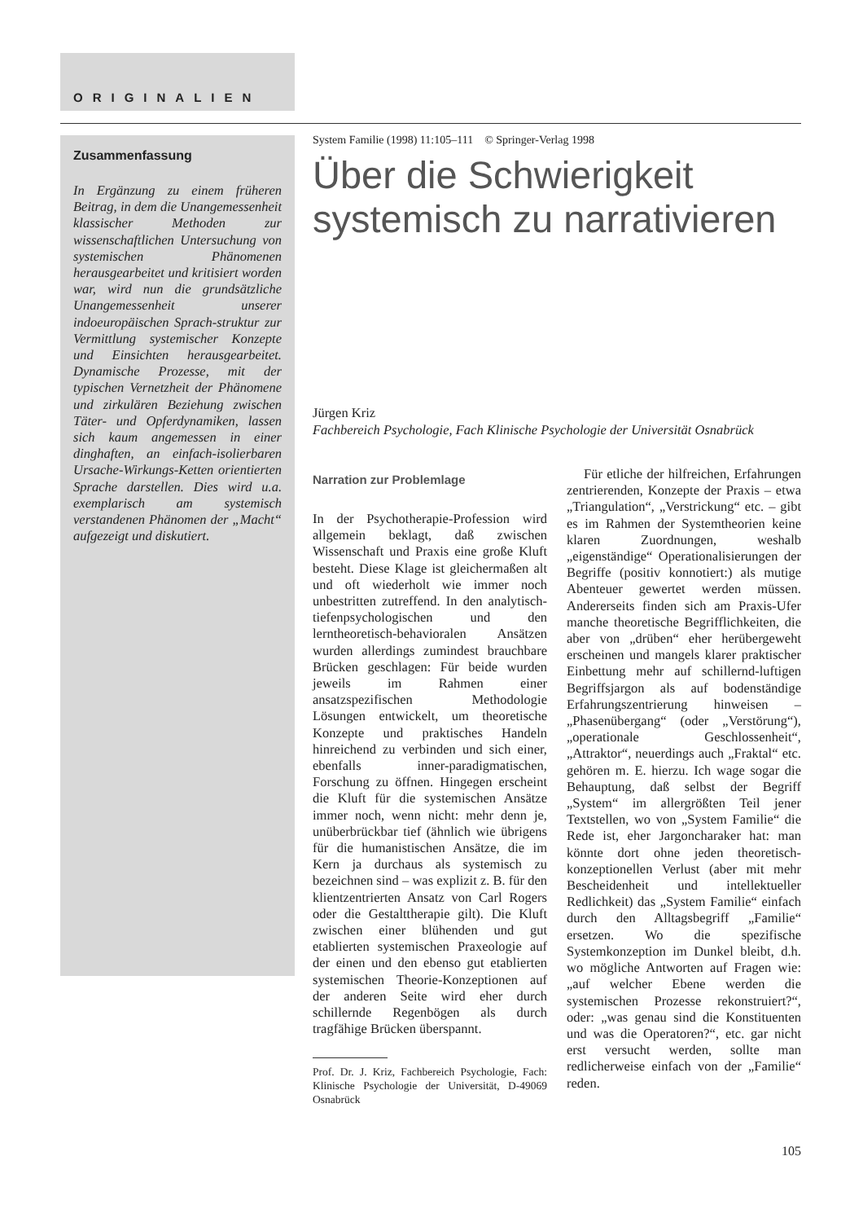ORIGINALIEN
Zusammenfassung
In Ergänzung zu einem früheren Beitrag, in dem die Unangemessenheit klassischer Methoden zur wissenschaftlichen Untersuchung von systemischen Phänomenen herausgearbeitet und kritisiert worden war, wird nun die grundsätzliche Unangemessenheit unserer indoeuropäischen Sprach-struktur zur Vermittlung systemischer Konzepte und Einsichten herausgearbeitet. Dynamische Prozesse, mit der typischen Vernetzheit der Phänomene und zirkulären Beziehung zwischen Täter- und Opferdynamiken, lassen sich kaum angemessen in einer dinghaften, an einfach-isolierbaren Ursache-Wirkungs-Ketten orientierten Sprache darstellen. Dies wird u.a. exemplarisch am systemisch verstandenen Phänomen der „Macht“ aufgezeigt und diskutiert.
System Familie (1998) 11:105–111 © Springer-Verlag 1998
Über die Schwierigkeit systemisch zu narrativieren
Jürgen Kriz
Fachbereich Psychologie, Fach Klinische Psychologie der Universität Osnabrück
Narration zur Problemlage
In der Psychotherapie-Profession wird allgemein beklagt, daß zwischen Wissenschaft und Praxis eine große Kluft besteht. Diese Klage ist gleichermaßen alt und oft wiederholt wie immer noch unbestritten zutreffend. In den analytisch-tiefenpsychologischen und den lerntheoretisch-behavioralen Ansätzen wurden allerdings zumindest brauchbare Brücken geschlagen: Für beide wurden jeweils im Rahmen einer ansatzspezifischen Methodologie Lösungen entwickelt, um theoretische Konzepte und praktisches Handeln hinreichend zu verbinden und sich einer, ebenfalls inner-paradigmatischen, Forschung zu öffnen. Hingegen erscheint die Kluft für die systemischen Ansätze immer noch, wenn nicht: mehr denn je, unüberbrückbar tief (ähnlich wie übrigens für die humanistischen Ansätze, die im Kern ja durchaus als systemisch zu bezeichnen sind – was explizit z. B. für den klientzentrierten Ansatz von Carl Rogers oder die Gestalttherapie gilt). Die Kluft zwischen einer blühenden und gut etablierten systemischen Praxeologie auf der einen und den ebenso gut etablierten systemischen Theorie-Konzeptionen auf der anderen Seite wird eher durch schillernde Regenbögen als durch tragfähige Brücken überspannt.
Prof. Dr. J. Kriz, Fachbereich Psychologie, Fach: Klinische Psychologie der Universität, D-49069 Osnabrück
Für etliche der hilfreichen, Erfahrungen zentrierenden, Konzepte der Praxis – etwa „Triangulation“, „Verstrickung“ etc. – gibt es im Rahmen der Systemtheorien keine klaren Zuordnungen, weshalb „eigenständige“ Operationalisierungen der Begriffe (positiv konnotiert:) als mutige Abenteuer gewertet werden müssen. Andererseits finden sich am Praxis-Ufer manche theoretische Begrifflichkeiten, die aber von „drüben“ eher herübergeweht erscheinen und mangels klarer praktischer Einbettung mehr auf schillernd-luftigen Begriffsjargon als auf bodenständige Erfahrungszentrierung hinweisen – „Phasenübergang“ (oder „Verstörung“), „operationale Geschlossenheit“, „Attraktor“, neuerdings auch „Fraktal“ etc. gehören m. E. hierzu. Ich wage sogar die Behauptung, daß selbst der Begriff „System“ im allergrößten Teil jener Textstellen, wo von „System Familie“ die Rede ist, eher Jargoncharaker hat: man könnte dort ohne jeden theoretisch-konzeptionellen Verlust (aber mit mehr Bescheidenheit und intellektueller Redlichkeit) das „System Familie“ einfach durch den Alltagsbegriff „Familie“ ersetzen. Wo die spezifische Systemkonzeption im Dunkel bleibt, d.h. wo mögliche Antworten auf Fragen wie: „auf welcher Ebene werden die systemischen Prozesse rekonstruiert?“, oder: „was genau sind die Konstituenten und was die Operatoren?“, etc. gar nicht erst versucht werden, sollte man redlicherweise einfach von der „Familie“ reden.
105